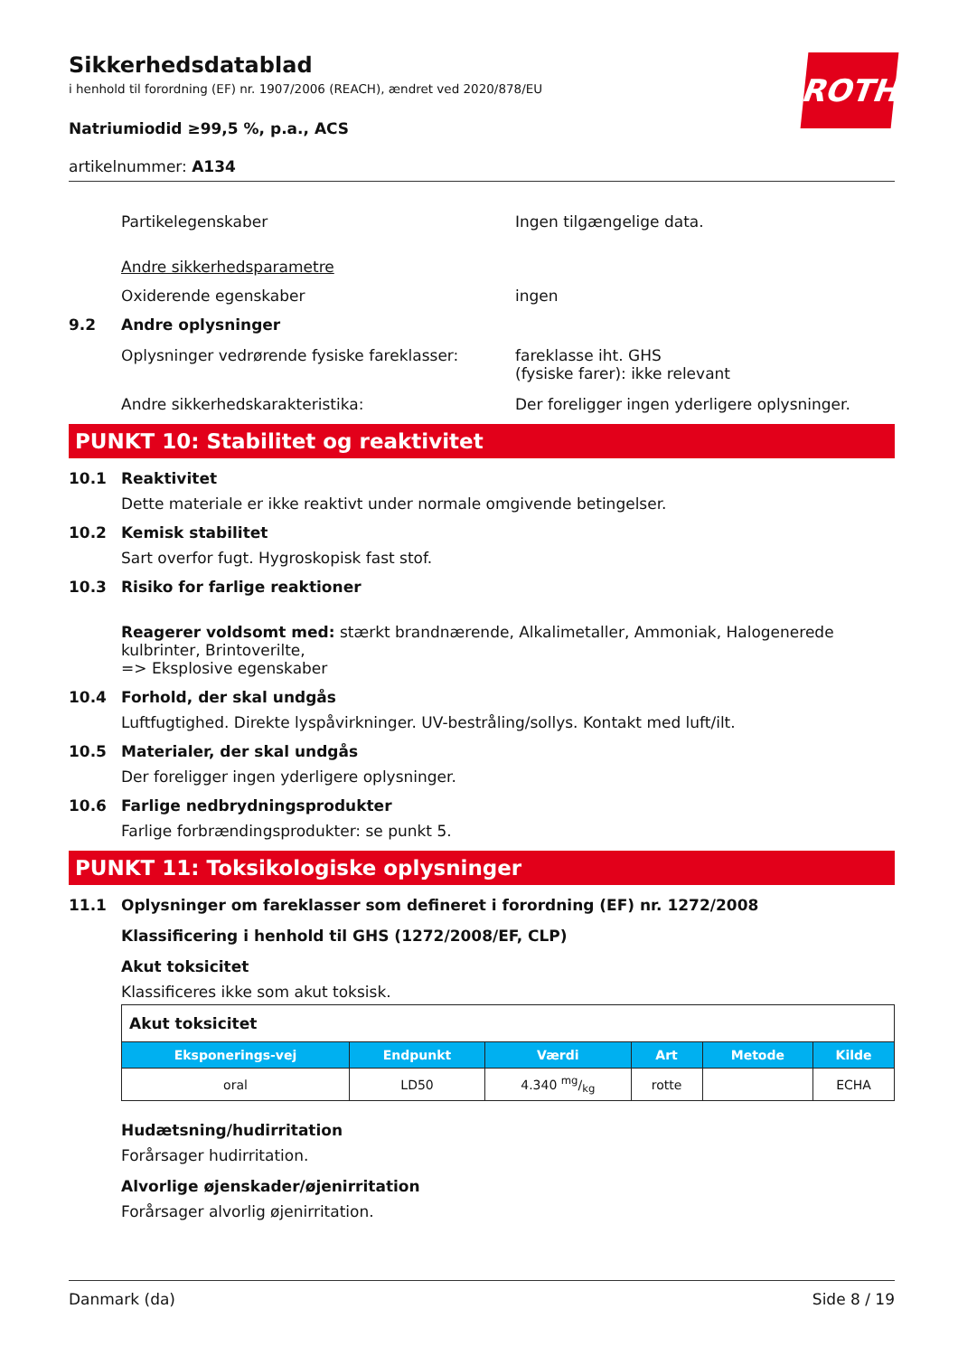ROTH
Sikkerhedsdatablad
i henhold til forordning (EF) nr. 1907/2006 (REACH), ændret ved 2020/878/EU
Natriumiodid ≥99,5 %, p.a., ACS
artikelnummer: A134
Partikelegenskaber Ingen tilgængelige data.
Andre sikkerhedsparametre
Oxiderende egenskaber ingen
9.2 Andre oplysninger
Oplysninger vedrørende fysiske fareklasser:
fareklasse iht. GHS
(fysiske farer): ikke relevant
Andre sikkerhedskarakteristika: Der foreligger ingen yderligere oplysninger.
PUNKT 10: Stabilitet og reaktivitet
10.1 Reaktivitet
Dette materiale er ikke reaktivt under normale omgivende betingelser.
10.2 Kemisk stabilitet
Sart overfor fugt. Hygroskopisk fast stof.
10.3 Risiko for farlige reaktioner
Reagerer voldsomt med: stærkt brandnærende, Alkalimetaller, Ammoniak, Halogenerede kulbrinter, Brintoverilte,
=> Eksplosive egenskaber
10.4 Forhold, der skal undgås
Luftfugtighed. Direkte lyspåvirkninger. UV-bestråling/sollys. Kontakt med luft/ilt.
10.5 Materialer, der skal undgås
Der foreligger ingen yderligere oplysninger.
10.6 Farlige nedbrydningsprodukter
Farlige forbrændingsprodukter: se punkt 5.
PUNKT 11: Toksikologiske oplysninger
11.1 Oplysninger om fareklasser som defineret i forordning (EF) nr. 1272/2008
Klassificering i henhold til GHS (1272/2008/EF, CLP)
Akut toksicitet
Klassificeres ikke som akut toksisk.
| Akut toksicitet | | | | | |
| Eksponerings-vej | Endpunkt | Værdi | Art | Metode | Kilde |
| oral | LD50 | 4.340 mg/kg | rotte | | ECHA |
Hudætsning/hudirritation
Forårsager hudirritation.
Alvorlige øjenskader/øjenirritation
Forårsager alvorlig øjenirritation.
Danmark (da) Side 8 / 19